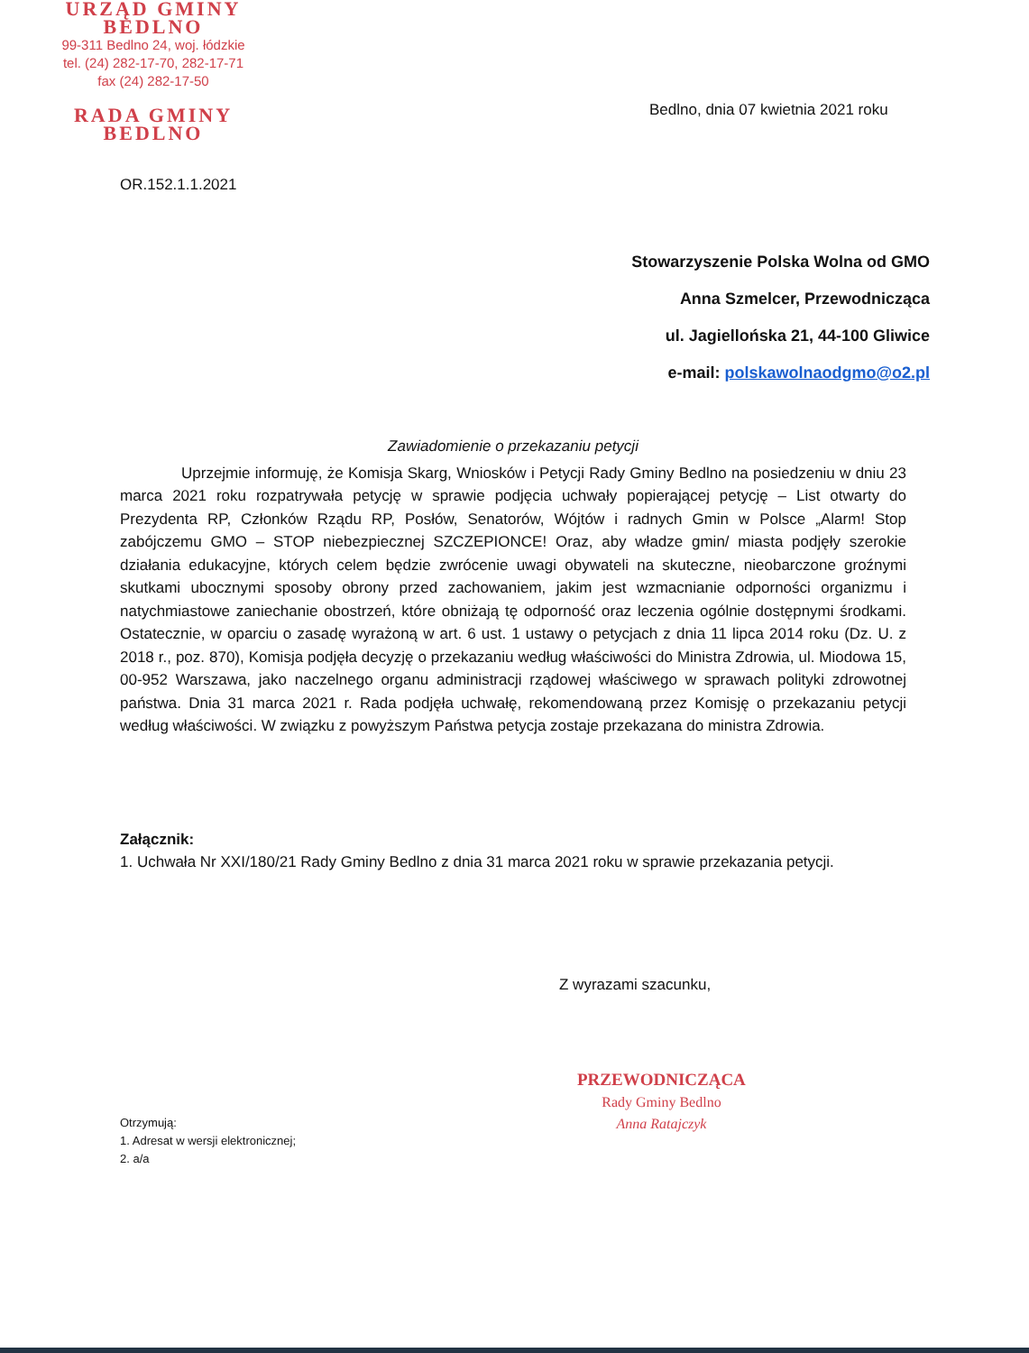URZĄD GMINY
BEDLNO
99-311 Bedlno 24, woj. łódzkie
tel. (24) 282-17-70, 282-17-71
fax (24) 282-17-50
RADA GMINY
BEDLNO
Bedlno, dnia 07 kwietnia 2021 roku
OR.152.1.1.2021
Stowarzyszenie Polska Wolna od GMO
Anna Szmelcer, Przewodnicząca
ul. Jagiellońska 21, 44-100 Gliwice
e-mail: polskawolnaodgmo@o2.pl
Zawiadomienie o przekazaniu petycji
Uprzejmie informuję, że Komisja Skarg, Wniosków i Petycji Rady Gminy Bedlno na posiedzeniu w dniu 23 marca 2021 roku rozpatrywała petycję w sprawie podjęcia uchwały popierającej petycję – List otwarty do Prezydenta RP, Członków Rządu RP, Posłów, Senatorów, Wójtów i radnych Gmin w Polsce „Alarm! Stop zabójczemu GMO – STOP niebezpiecznej SZCZEPIONCE! Oraz, aby władze gmin/ miasta podjęły szerokie działania edukacyjne, których celem będzie zwrócenie uwagi obywateli na skuteczne, nieobarczone groźnymi skutkami ubocznymi sposoby obrony przed zachowaniem, jakim jest wzmacnianie odporności organizmu i natychmiastowe zaniechanie obostrzeń, które obniżają tę odporność oraz leczenia ogólnie dostępnymi środkami. Ostatecznie, w oparciu o zasadę wyrażoną w art. 6 ust. 1 ustawy o petycjach z dnia 11 lipca 2014 roku (Dz. U. z 2018 r., poz. 870), Komisja podjęła decyzję o przekazaniu według właściwości do Ministra Zdrowia, ul. Miodowa 15, 00-952 Warszawa, jako naczelnego organu administracji rządowej właściwego w sprawach polityki zdrowotnej państwa. Dnia 31 marca 2021 r. Rada podjęła uchwałę, rekomendowaną przez Komisję o przekazaniu petycji według właściwości. W związku z powyższym Państwa petycja zostaje przekazana do ministra Zdrowia.
Załącznik:
1. Uchwała Nr XXI/180/21 Rady Gminy Bedlno z dnia 31 marca 2021 roku w sprawie przekazania petycji.
Z wyrazami szacunku,
PRZEWODNICZĄCA
Rady Gminy Bedlno
Anna Ratajczyk
Otrzymują:
1. Adresat w wersji elektronicznej;
2. a/a